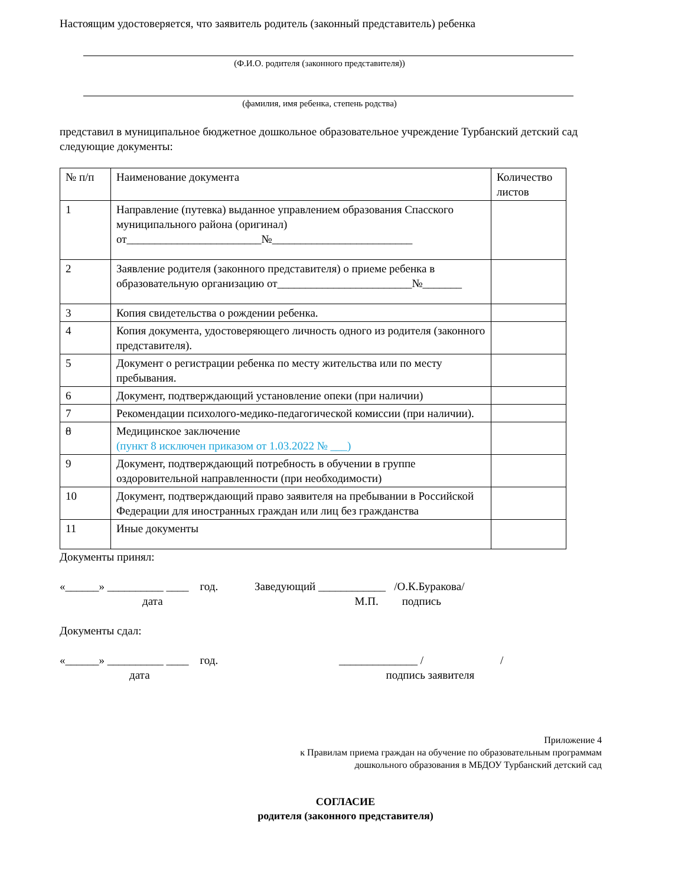Настоящим удостоверяется, что заявитель родитель (законный представитель) ребенка
(Ф.И.О. родителя (законного представителя))
(фамилия, имя ребенка, степень родства)
представил в муниципальное бюджетное дошкольное образовательное учреждение Турбанский детский сад следующие документы:
| № п/п | Наименование документа | Количество листов |
| 1 | Направление (путевка) выданное управлением образования Спасского муниципального района (оригинал) от________________________№_________________________ | |
| 2 | Заявление родителя (законного представителя) о приеме ребенка в образовательную организацию от________________________№_______ | |
| 3 | Копия свидетельства о рождении ребенка. | |
| 4 | Копия документа, удостоверяющего личность одного из родителя (законного представителя). | |
| 5 | Документ о регистрации ребенка по месту жительства или по месту пребывания. | |
| 6 | Документ, подтверждающий установление опеки (при наличии) | |
| 7 | Рекомендации психолого-медико-педагогической комиссии (при наличии). | |
| 8 | Медицинское заключение (пункт 8 исключен приказом от 1.03.2022 № ___) | |
| 9 | Документ, подтверждающий потребность в обучении в группе оздоровительной направленности (при необходимости) | |
| 10 | Документ, подтверждающий право заявителя на пребывании в Российской Федерации для иностранных граждан или лиц без гражданства | |
| 11 | Иные документы | |
Документы принял:
«______» __________ ____ год. Заведующий ____________ /О.К.Буракова/
дата М.П. подпись
Документы сдал:
«______» __________ ____ год. ______________ / /
дата подпись заявителя
Приложение 4
к Правилам приема граждан на обучение по образовательным программам
дошкольного образования в МБДОУ Турбанский детский сад
СОГЛАСИЕ
родителя (законного представителя)